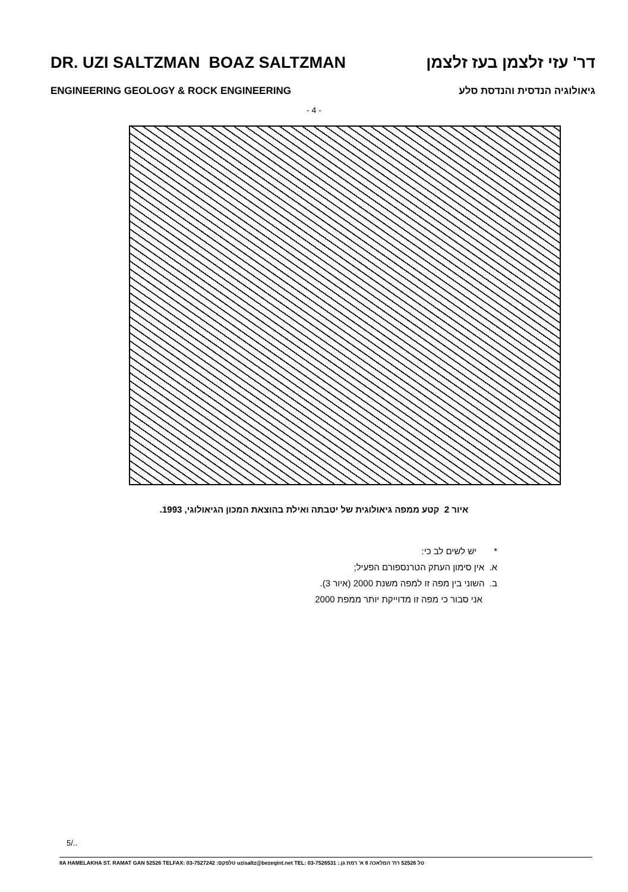DR. UZI SALTZMAN BOAZ SALTZMAN דר' עזי זלצמן בעז זלצמן
ENGINEERING GEOLOGY & ROCK ENGINEERING גיאולוגיה הנדסית והנדסת סלע
- 4 -
איור 2 קטע ממפה גיאולוגית של יטבתה ואילת בהוצאת המכון הגיאולוגי, 1993.
* יש לשים לב כי:
א. אין סימון העתק הטרנספורם הפעיל;
ב. השוני בין מפה זו למפה משנת 2000 (איור 3).
אני סבור כי מפה זו מדוייקת יותר ממפת 2000
5/..
8A HAMELAKHA ST. RAMAT GAN 52526 TELFAX: 03-7527242 :טלפקס uzisaltz@bezeqint.net TEL: 03-7526531 :.טל 52526 רח' המלאכה 8 א' רמת גן